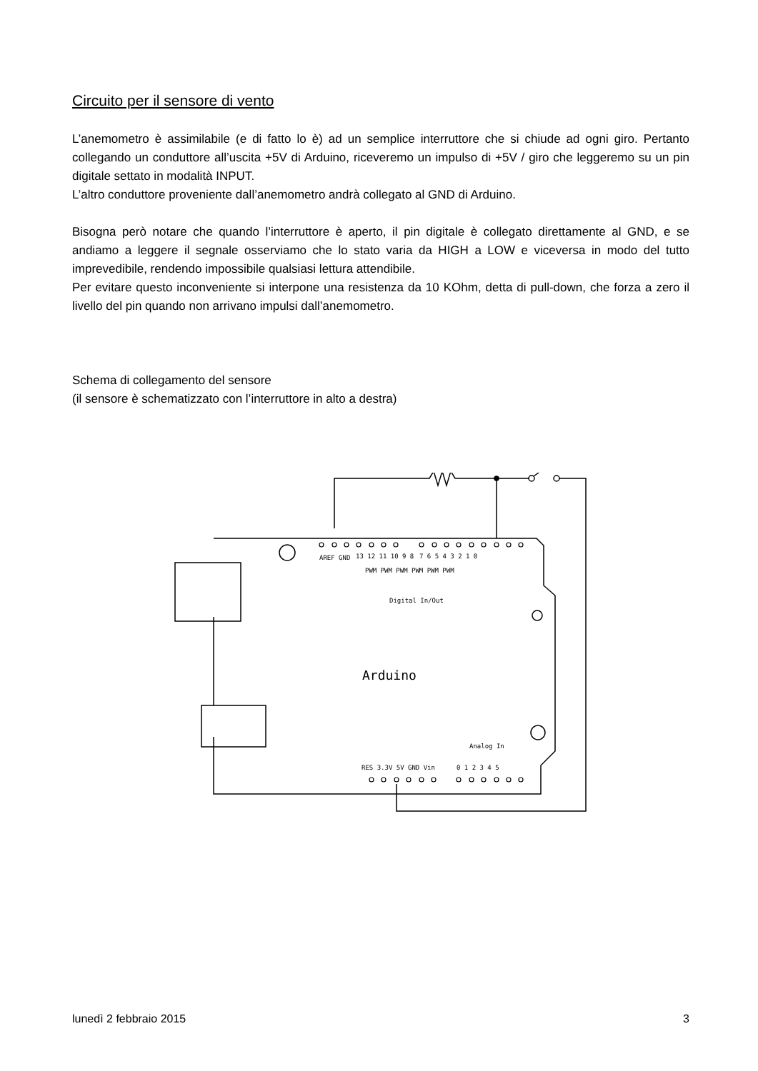Circuito per il sensore di vento
L’anemometro è assimilabile (e di fatto lo è) ad un semplice interruttore che si chiude ad ogni giro. Pertanto collegando un conduttore all’uscita +5V di Arduino, riceveremo un impulso di +5V / giro che leggeremo su un pin digitale settato in modalità INPUT.
L’altro conduttore proveniente dall’anemometro andrà collegato al GND di Arduino.
Bisogna però notare che quando l’interruttore è aperto, il pin digitale è collegato direttamente al GND, e se andiamo a leggere il segnale osserviamo che lo stato varia da HIGH a LOW e viceversa in modo del tutto imprevedibile, rendendo impossibile qualsiasi lettura attendibile.
Per evitare questo inconveniente si interpone una resistenza da 10 KOhm, detta di pull-down, che forza a zero il livello del pin quando non arrivano impulsi dall’anemometro.
Schema di collegamento del sensore
(il sensore è schematizzato con l’interruttore in alto a destra)
7 6 5 4 3 2 1 0
13 12 11 10 9 8
AREF GND
PWM PWM PWM PWM PWM PWM
Digital In/Out
RES 3.3V 5V GND Vin
0 1 2 3 4 5
Analog In
Arduino
lunedì 2 febbraio 2015 3